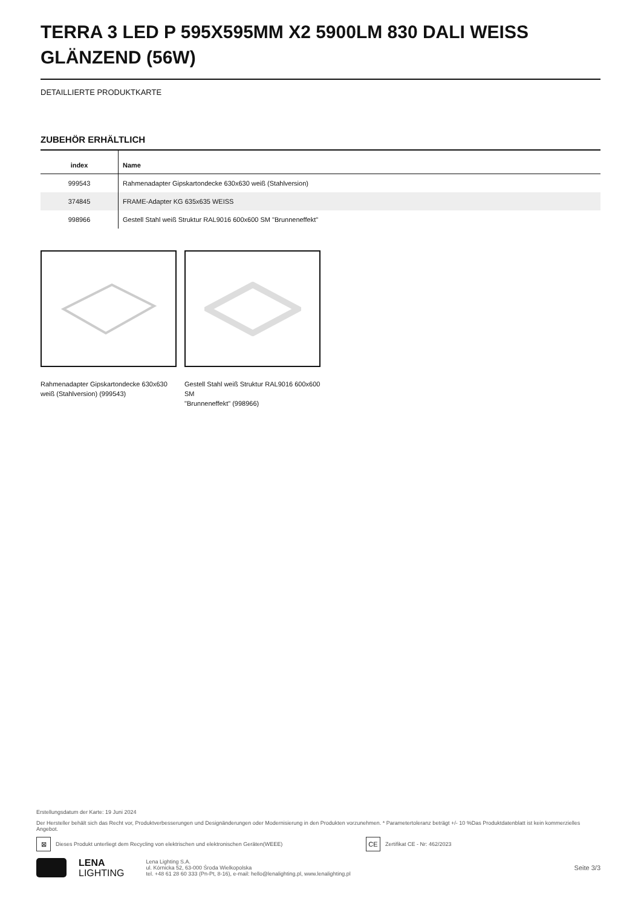TERRA 3 LED P 595X595MM X2 5900LM 830 DALI WEISS GLÄNZEND (56W)
DETAILLIERTE PRODUKTKARTE
ZUBEHÖR ERHÄLTLICH
| index | Name |
| --- | --- |
| 999543 | Rahmenadapter Gipskartondecke 630x630 weiß (Stahlversion) |
| 374845 | FRAME-Adapter KG 635x635 WEISS |
| 998966 | Gestell Stahl weiß Struktur RAL9016 600x600 SM "Brunneneffekt" |
Rahmenadapter Gipskartondecke 630x630 weiß (Stahlversion) (999543)
Gestell Stahl weiß Struktur RAL9016 600x600 SM
"Brunneneffekt" (998966)
Erstellungsdatum der Karte: 19 Juni 2024
Der Hersteller behält sich das Recht vor, Produktverbesserungen und Designänderungen oder Modernisierung in den Produkten vorzunehmen. * Parametertoleranz beträgt +/- 10 %Das Produktdatenblatt ist kein kommerzielles Angebot.
⊠
Dieses Produkt unterliegt dem Recycling von elektrischen und elektronischen Geräten(WEEE)
CE
Zertifikat CE - Nr: 462/2023
LENA
LIGHTING
Lena Lighting S.A.
ul. Kórnicka 52, 63-000 Środa Wielkopolska
tel. +48 61 28 60 333 (Pn-Pt, 8-16), e-mail: hello@lenalighting.pl, www.lenalighting.pl
Seite 3/3